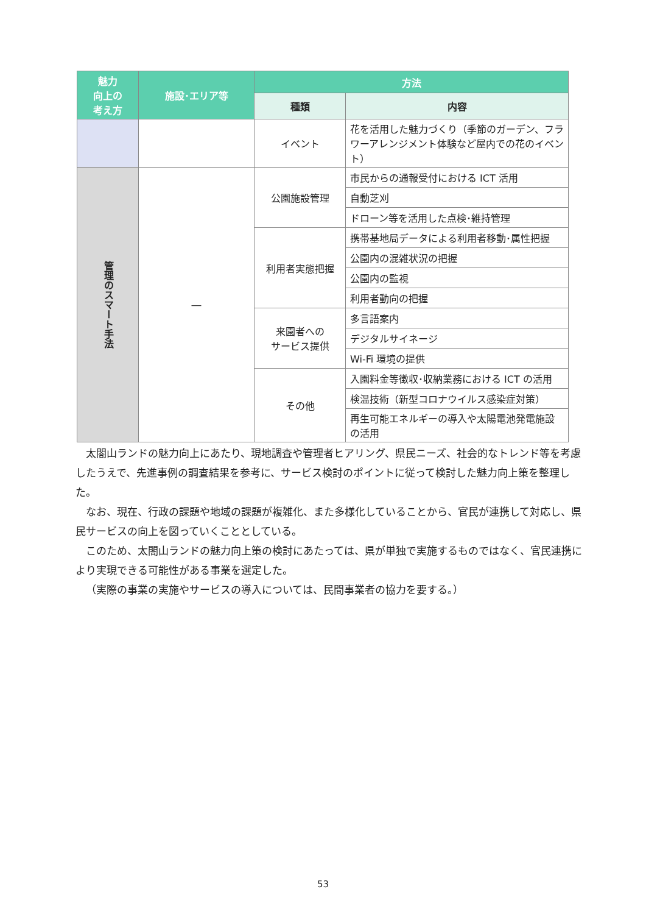| 魅力 向上の 考え方 | 施設･エリア等 | 方法 | |
| --- | --- | --- | --- |
| | | 種類 | 内容 |
| | | イベント | 花を活用した魅力づくり（季節のガーデン、フラワーアレンジメント体験など屋内での花のイベント） |
| 管理のスマート手法 | ― | 公園施設管理 | 市民からの通報受付における ICT 活用 |
| | | | 自動芝刈 |
| | | | ドローン等を活用した点検･維持管理 |
| | | 利用者実態把握 | 携帯基地局データによる利用者移動･属性把握 |
| | | | 公園内の混雑状況の把握 |
| | | | 公園内の監視 |
| | | | 利用者動向の把握 |
| | | 来園者への サービス提供 | 多言語案内 |
| | | | デジタルサイネージ |
| | | | Wi-Fi 環境の提供 |
| | | その他 | 入園料金等徴収･収納業務における ICT の活用 |
| | | | 検温技術（新型コロナウイルス感染症対策） |
| | | | 再生可能エネルギーの導入や太陽電池発電施設の活用 |
太閤山ランドの魅力向上にあたり、現地調査や管理者ヒアリング、県民ニーズ、社会的なトレンド等を考慮したうえで、先進事例の調査結果を参考に、サービス検討のポイントに従って検討した魅力向上策を整理した。
なお、現在、行政の課題や地域の課題が複雑化、また多様化していることから、官民が連携して対応し、県民サービスの向上を図っていくこととしている。
このため、太閤山ランドの魅力向上策の検討にあたっては、県が単独で実施するものではなく、官民連携により実現できる可能性がある事業を選定した。
（実際の事業の実施やサービスの導入については、民間事業者の協力を要する。）
53